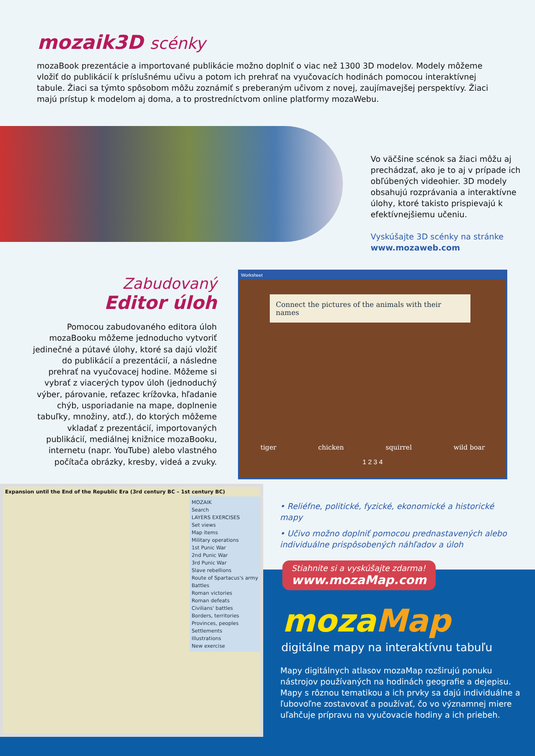mozaik3D scénky
mozaBook prezentácie a importované publikácie možno doplniť o viac než 1300 3D modelov. Modely môžeme vložiť do publikácií k príslušnému učivu a potom ich prehrať na vyučovacích hodinách pomocou interaktívnej tabule. Žiaci sa týmto spôsobom môžu zoznámiť s preberaným učivom z novej, zaujímavejšej perspektívy. Žiaci majú prístup k modelom aj doma, a to prostredníctvom online platformy mozaWebu.
Vo väčšine scénok sa žiaci môžu aj prechádzať, ako je to aj v prípade ich obľúbených videohier. 3D modely obsahujú rozprávania a interaktívne úlohy, ktoré takisto prispievajú k efektívnejšiemu učeniu.
Vyskúšajte 3D scénky na stránke
www.mozaweb.com
Zabudovaný
Editor úloh
Pomocou zabudovaného editora úloh mozaBooku môžeme jednoducho vytvoriť jedinečné a pútavé úlohy, ktoré sa dajú vložiť do publikácií a prezentácií, a následne prehrať na vyučovacej hodine. Môžeme si vybrať z viacerých typov úloh (jednoduchý výber, párovanie, reťazec krížovka, hľadanie chýb, usporiadanie na mape, doplnenie tabuľky, množiny, atď.), do ktorých môžeme vkladať z prezentácií, importovaných publikácií, mediálnej knižnice mozaBooku, internetu (napr. YouTube) alebo vlastného počítača obrázky, kresby, videá a zvuky.
Worksheet
Connect the pictures of the animals with their names
tiger chicken squirrel wild boar
1 2 3 4
Expansion until the End of the Republic Era (3rd century BC – 1st century BC)
MOZAIK
Search
LAYERS EXERCISES
Set views
Map items
Military operations
1st Punic War
2nd Punic War
3rd Punic War
Slave rebellions
Route of Spartacus's army
Battles
Roman victories
Roman defeats
Civilians' battles
Borders, territories
Provinces, peoples
Settlements
Illustrations
New exercise
• Reliéfne, politické, fyzické, ekonomické a historické mapy
• Učivo možno doplniť pomocou prednastavených alebo individuálne prispôsobených náhľadov a úloh
Stiahnite si a vyskúšajte zdarma!
www.mozaMap.com
mozaMap
digitálne mapy na interaktívnu tabuľu
Mapy digitálnych atlasov mozaMap rozširujú ponuku nástrojov používaných na hodinách geografie a dejepisu. Mapy s rôznou tematikou a ich prvky sa dajú individuálne a ľubovoľne zostavovať a používať, čo vo významnej miere uľahčuje prípravu na vyučovacie hodiny a ich priebeh.